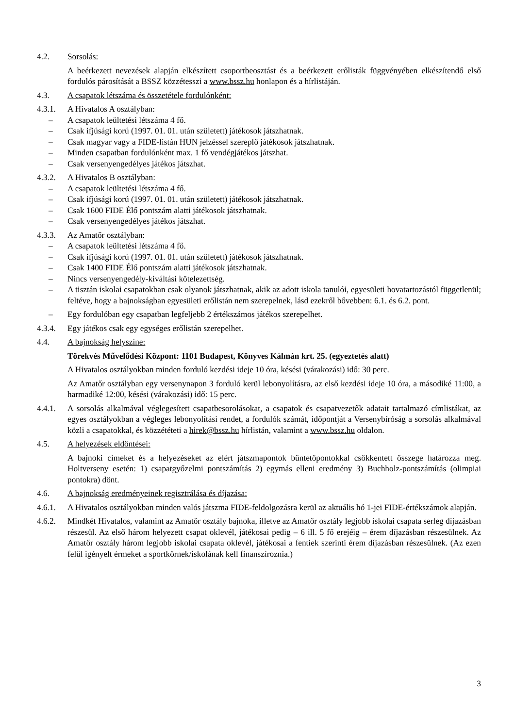4.2. Sorsolás:
A beérkezett nevezések alapján elkészített csoportbeosztást és a beérkezett erőlisták függvényében elkészítendő első fordulós párosítását a BSSZ közzétesszi a www.bssz.hu honlapon és a hírlistáján.
4.3. A csapatok létszáma és összetétele fordulónként:
4.3.1. A Hivatalos A osztályban:
– A csapatok leültetési létszáma 4 fő.
– Csak ifjúsági korú (1997. 01. 01. után született) játékosok játszhatnak.
– Csak magyar vagy a FIDE-listán HUN jelzéssel szereplő játékosok játszhatnak.
– Minden csapatban fordulónként max. 1 fő vendégjátékos játszhat.
– Csak versenyengedélyes játékos játszhat.
4.3.2. A Hivatalos B osztályban:
– A csapatok leültetési létszáma 4 fő.
– Csak ifjúsági korú (1997. 01. 01. után született) játékosok játszhatnak.
– Csak 1600 FIDE Élő pontszám alatti játékosok játszhatnak.
– Csak versenyengedélyes játékos játszhat.
4.3.3. Az Amatőr osztályban:
– A csapatok leültetési létszáma 4 fő.
– Csak ifjúsági korú (1997. 01. 01. után született) játékosok játszhatnak.
– Csak 1400 FIDE Élő pontszám alatti játékosok játszhatnak.
– Nincs versenyengedély-kiváltási kötelezettség.
– A tisztán iskolai csapatokban csak olyanok játszhatnak, akik az adott iskola tanulói, egyesületi hovatartozástól függetlenül; feltéve, hogy a bajnokságban egyesületi erőlistán nem szerepelnek, lásd ezekről bővebben: 6.1. és 6.2. pont.
– Egy fordulóban egy csapatban legfeljebb 2 értékszámos játékos szerepelhet.
4.3.4. Egy játékos csak egy egységes erőlistán szerepelhet.
4.4. A bajnokság helyszíne:
Törekvés Művelődési Központ: 1101 Budapest, Könyves Kálmán krt. 25. (egyeztetés alatt)
A Hivatalos osztályokban minden forduló kezdési ideje 10 óra, késési (várakozási) idő: 30 perc.
Az Amatőr osztályban egy versenynapon 3 forduló kerül lebonyolításra, az első kezdési ideje 10 óra, a másodiké 11:00, a harmadiké 12:00, késési (várakozási) idő: 15 perc.
4.4.1. A sorsolás alkalmával véglegesített csapatbesorolásokat, a csapatok és csapatvezetők adatait tartalmazó címlistákat, az egyes osztályokban a végleges lebonyolítási rendet, a fordulók számát, időpontját a Versenybíróság a sorsolás alkalmával közli a csapatokkal, és közzététeti a hirek@bssz.hu hírlistán, valamint a www.bssz.hu oldalon.
4.5. A helyezések eldöntései:
A bajnoki címeket és a helyezéseket az elért játszmapontok büntetőpontokkal csökkentett összege határozza meg. Holtverseny esetén: 1) csapatgyőzelmi pontszámítás 2) egymás elleni eredmény 3) Buchholz-pontszámítás (olimpiai pontokra) dönt.
4.6. A bajnokság eredményeinek regisztrálása és díjazása:
4.6.1. A Hivatalos osztályokban minden valós játszma FIDE-feldolgozásra kerül az aktuális hó 1-jei FIDE-értékszámok alapján.
4.6.2. Mindkét Hivatalos, valamint az Amatőr osztály bajnoka, illetve az Amatőr osztály legjobb iskolai csapata serleg díjazásban részesül. Az első három helyezett csapat oklevél, játékosai pedig – 6 ill. 5 fő erejéig – érem díjazásban részesülnek. Az Amatőr osztály három legjobb iskolai csapata oklevél, játékosai a fentiek szerinti érem díjazásban részesülnek. (Az ezen felül igényelt érmeket a sportkörnek/iskolának kell finanszíroznia.)
3